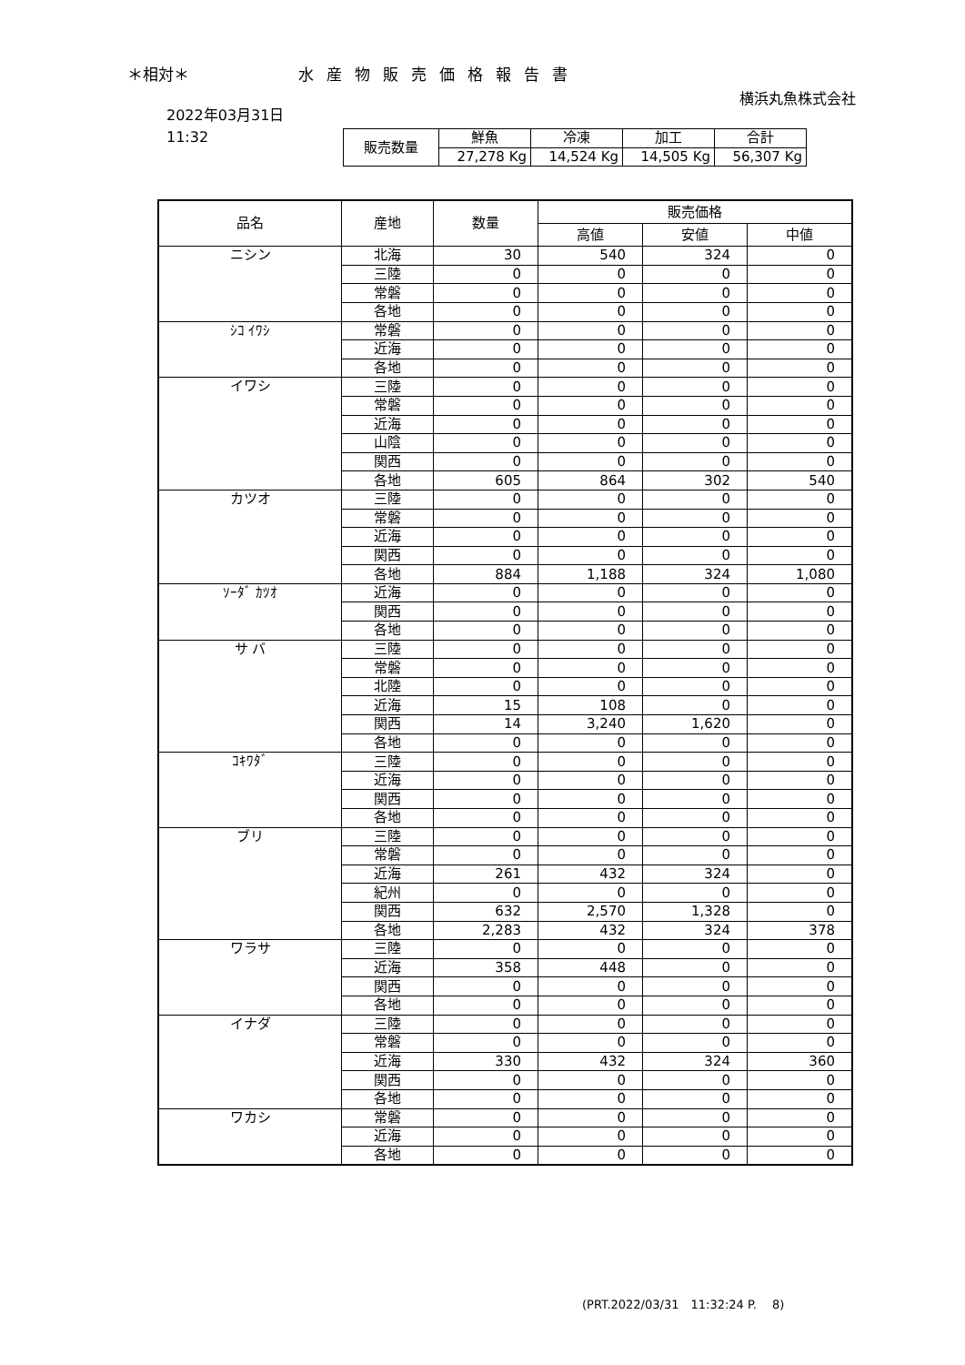＊相対＊ 水産物販売価格報告書
横浜丸魚株式会社
2022年03月31日
11:32
| 販売数量 | 鮮魚 | 冷凍 | 加工 | 合計 |
| | 27,278 Kg | 14,524 Kg | 14,505 Kg | 56,307 Kg |
| 品名 | 産地 | 数量 | 販売価格 | | |
| --- | --- | --- | --- | --- | --- |
| | | | 高値 | 安値 | 中値 |
| ニシン | 北海 | 30 | 540 | 324 | 0 |
| | 三陸 | 0 | 0 | 0 | 0 |
| | 常磐 | 0 | 0 | 0 | 0 |
| | 各地 | 0 | 0 | 0 | 0 |
| ｼｺ ｲﾜｼ | 常磐 | 0 | 0 | 0 | 0 |
| | 近海 | 0 | 0 | 0 | 0 |
| | 各地 | 0 | 0 | 0 | 0 |
| イワシ | 三陸 | 0 | 0 | 0 | 0 |
| | 常磐 | 0 | 0 | 0 | 0 |
| | 近海 | 0 | 0 | 0 | 0 |
| | 山陰 | 0 | 0 | 0 | 0 |
| | 関西 | 0 | 0 | 0 | 0 |
| | 各地 | 605 | 864 | 302 | 540 |
| カツオ | 三陸 | 0 | 0 | 0 | 0 |
| | 常磐 | 0 | 0 | 0 | 0 |
| | 近海 | 0 | 0 | 0 | 0 |
| | 関西 | 0 | 0 | 0 | 0 |
| | 各地 | 884 | 1,188 | 324 | 1,080 |
| ｿｰﾀﾞ ｶﾂｵ | 近海 | 0 | 0 | 0 | 0 |
| | 関西 | 0 | 0 | 0 | 0 |
| | 各地 | 0 | 0 | 0 | 0 |
| サ バ | 三陸 | 0 | 0 | 0 | 0 |
| | 常磐 | 0 | 0 | 0 | 0 |
| | 北陸 | 0 | 0 | 0 | 0 |
| | 近海 | 15 | 108 | 0 | 0 |
| | 関西 | 14 | 3,240 | 1,620 | 0 |
| | 各地 | 0 | 0 | 0 | 0 |
| ｺｷﾜﾀﾞ | 三陸 | 0 | 0 | 0 | 0 |
| | 近海 | 0 | 0 | 0 | 0 |
| | 関西 | 0 | 0 | 0 | 0 |
| | 各地 | 0 | 0 | 0 | 0 |
| ブリ | 三陸 | 0 | 0 | 0 | 0 |
| | 常磐 | 0 | 0 | 0 | 0 |
| | 近海 | 261 | 432 | 324 | 0 |
| | 紀州 | 0 | 0 | 0 | 0 |
| | 関西 | 632 | 2,570 | 1,328 | 0 |
| | 各地 | 2,283 | 432 | 324 | 378 |
| ワラサ | 三陸 | 0 | 0 | 0 | 0 |
| | 近海 | 358 | 448 | 0 | 0 |
| | 関西 | 0 | 0 | 0 | 0 |
| | 各地 | 0 | 0 | 0 | 0 |
| イナダ | 三陸 | 0 | 0 | 0 | 0 |
| | 常磐 | 0 | 0 | 0 | 0 |
| | 近海 | 330 | 432 | 324 | 360 |
| | 関西 | 0 | 0 | 0 | 0 |
| | 各地 | 0 | 0 | 0 | 0 |
| ワカシ | 常磐 | 0 | 0 | 0 | 0 |
| | 近海 | 0 | 0 | 0 | 0 |
| | 各地 | 0 | 0 | 0 | 0 |
(PRT.2022/03/31　11:32:24 P.　 8)